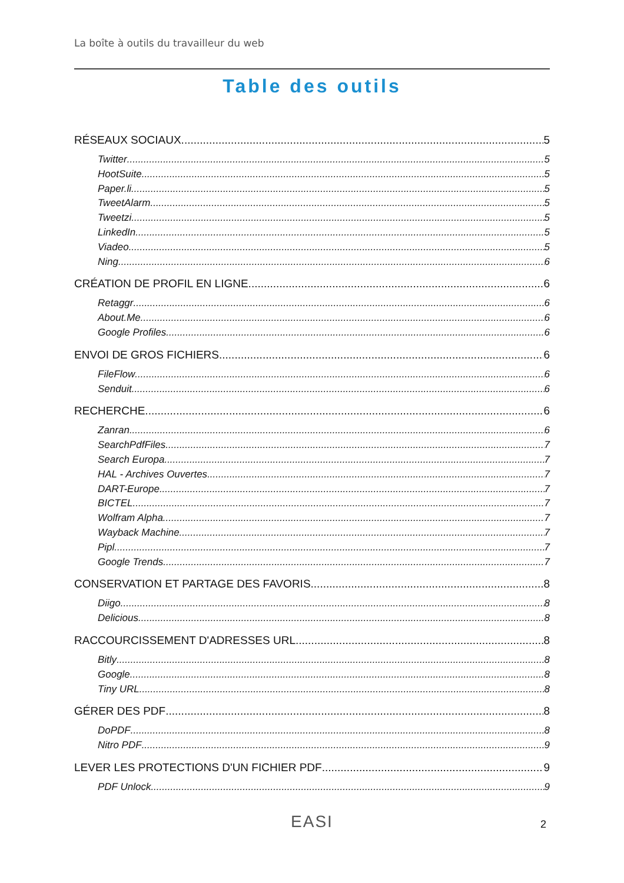La boîte à outils du travailleur du web
Table des outils
RÉSEAUX SOCIAUX 5
Twitter 5
HootSuite 5
Paper.li 5
TweetAlarm 5
Tweetzi 5
LinkedIn 5
Viadeo 5
Ning 6
CRÉATION DE PROFIL EN LIGNE 6
Retaggr 6
About.Me 6
Google Profiles 6
ENVOI DE GROS FICHIERS 6
FileFlow 6
Senduit 6
RECHERCHE 6
Zanran 6
SearchPdfFiles 7
Search Europa 7
HAL - Archives Ouvertes 7
DART-Europe 7
BICTEL 7
Wolfram Alpha 7
Wayback Machine 7
Pipl 7
Google Trends 7
CONSERVATION ET PARTAGE DES FAVORIS 8
Diigo 8
Delicious 8
RACCOURCISSEMENT D'ADRESSES URL 8
Bitly 8
Google 8
Tiny URL 8
GÉRER DES PDF 8
DoPDF 8
Nitro PDF 9
LEVER LES PROTECTIONS D'UN FICHIER PDF 9
PDF Unlock 9
EASI 2